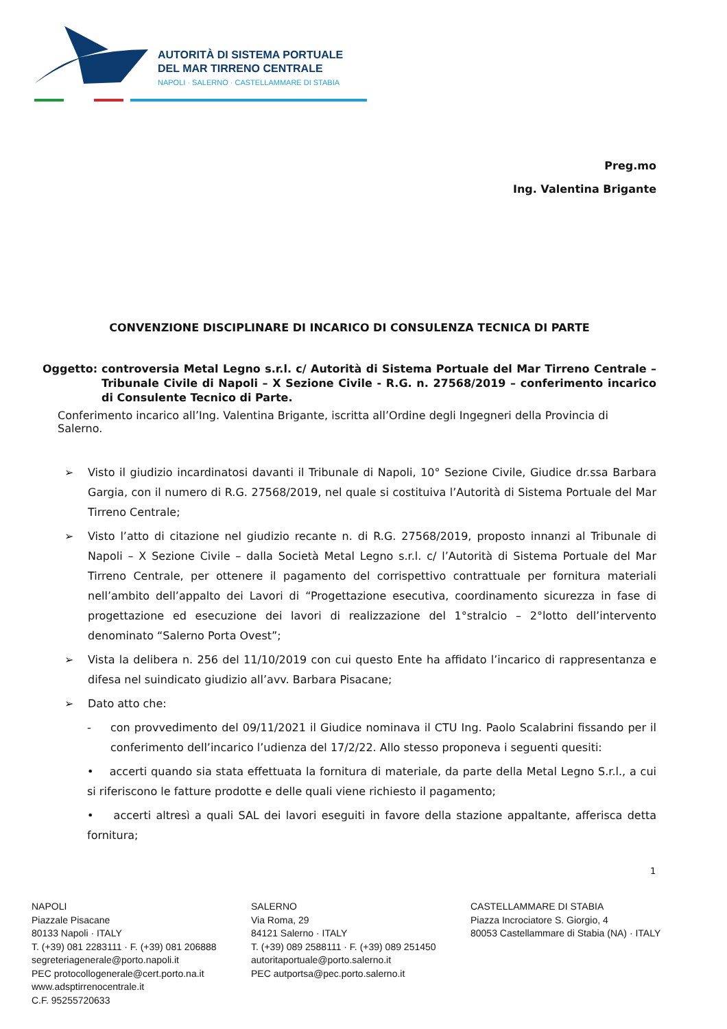AUTORITÀ DI SISTEMA PORTUALE
DEL MAR TIRRENO CENTRALE
NAPOLI · SALERNO · CASTELLAMMARE DI STABIA
Preg.mo
Ing. Valentina Brigante
CONVENZIONE DISCIPLINARE DI INCARICO DI CONSULENZA TECNICA DI PARTE
Oggetto: controversia Metal Legno s.r.l. c/ Autorità di Sistema Portuale del Mar Tirreno Centrale – Tribunale Civile di Napoli – X Sezione Civile - R.G. n. 27568/2019 – conferimento incarico di Consulente Tecnico di Parte.
Conferimento incarico all’Ing. Valentina Brigante, iscritta all’Ordine degli Ingegneri della Provincia di Salerno.
➢ Visto il giudizio incardinatosi davanti il Tribunale di Napoli, 10° Sezione Civile, Giudice dr.ssa Barbara Gargia, con il numero di R.G. 27568/2019, nel quale si costituiva l’Autorità di Sistema Portuale del Mar Tirreno Centrale;
➢ Visto l’atto di citazione nel giudizio recante n. di R.G. 27568/2019, proposto innanzi al Tribunale di Napoli – X Sezione Civile – dalla Società Metal Legno s.r.l. c/ l’Autorità di Sistema Portuale del Mar Tirreno Centrale, per ottenere il pagamento del corrispettivo contrattuale per fornitura materiali nell’ambito dell’appalto dei Lavori di “Progettazione esecutiva, coordinamento sicurezza in fase di progettazione ed esecuzione dei lavori di realizzazione del 1°stralcio – 2°lotto dell’intervento denominato “Salerno Porta Ovest”;
➢ Vista la delibera n. 256 del 11/10/2019 con cui questo Ente ha affidato l’incarico di rappresentanza e difesa nel suindicato giudizio all’avv. Barbara Pisacane;
➢ Dato atto che:
- con provvedimento del 09/11/2021 il Giudice nominava il CTU Ing. Paolo Scalabrini fissando per il conferimento dell’incarico l’udienza del 17/2/22. Allo stesso proponeva i seguenti quesiti:
• accerti quando sia stata effettuata la fornitura di materiale, da parte della Metal Legno S.r.l., a cui si riferiscono le fatture prodotte e delle quali viene richiesto il pagamento;
• accerti altresì a quali SAL dei lavori eseguiti in favore della stazione appaltante, afferisca detta fornitura;
1
NAPOLI
Piazzale Pisacane
80133 Napoli · ITALY
T. (+39) 081 2283111 · F. (+39) 081 206888
segreteriagenerale@porto.napoli.it
PEC protocollogenerale@cert.porto.na.it
www.adsptirrenocentrale.it
C.F. 95255720633
SALERNO
Via Roma, 29
84121 Salerno · ITALY
T. (+39) 089 2588111 · F. (+39) 089 251450
autoritaportuale@porto.salerno.it
PEC autportsa@pec.porto.salerno.it
CASTELLAMMARE DI STABIA
Piazza Incrociatore S. Giorgio, 4
80053 Castellammare di Stabia (NA) · ITALY